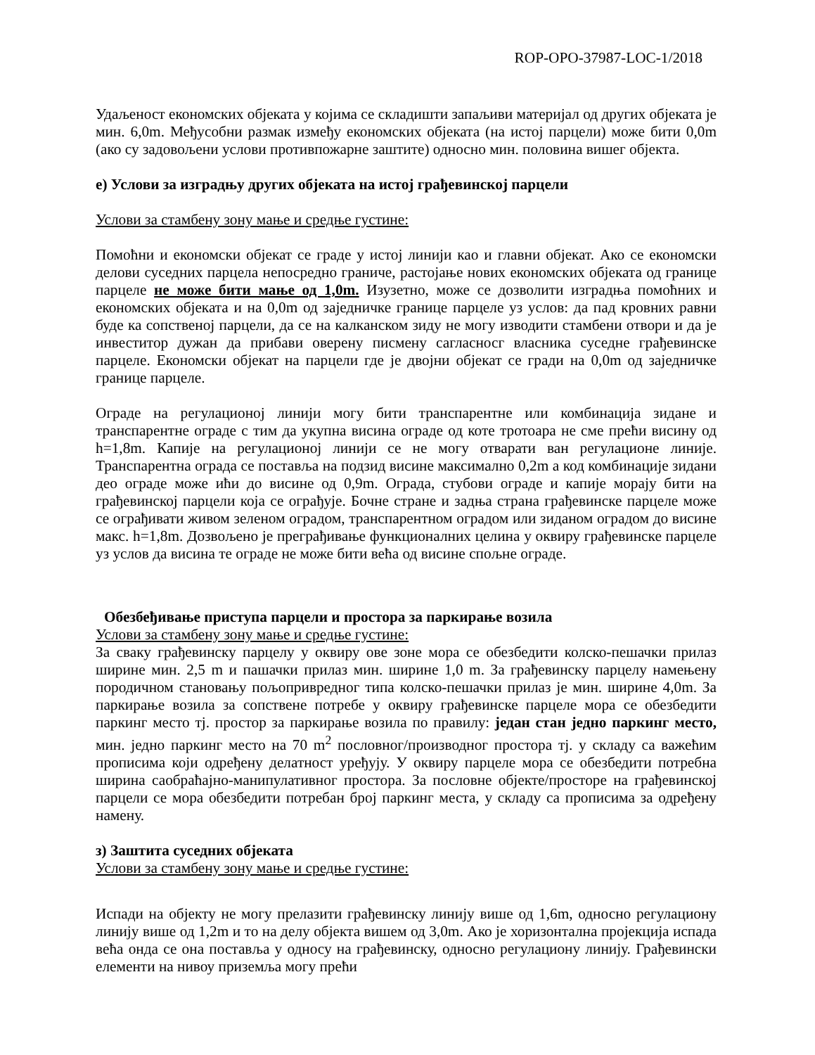ROP-OPO-37987-LOC-1/2018
Удаљеност економских објеката у којима се складишти запаљиви материјал од других објеката је мин. 6,0m. Међусобни размак између економских објеката (на истој парцели) може бити 0,0m (ако су задовољени услови противпожарне заштите) односно мин. половина вишег објекта.
е) Услови за изградњу других објеката на истој грађевинској парцели
Услови за стамбену зону мање и средње густине:
Помоћни и економски објекат се граде у истој линији као и главни објекат. Ако се економски делови суседних парцела непосредно граниче, растојање нових економских објеката од границе парцеле не може бити мање од 1,0m. Изузетно, може се дозволити изградња помоћних и економских објеката и на 0,0m од заједничке границе парцеле уз услов: да пад кровних равни буде ка сопственој парцели, да се на калканском зиду не могу изводити стамбени отвори и да је инвеститор дужан да прибави оверену писмену сагласносг власника суседне грађевинске парцеле. Економски објекат на парцели где је двојни објекат се гради на 0,0m од заједничке границе парцеле.
Ограде на регулационој линији могу бити транспарентне или комбинација зидане и транспарентне ограде с тим да укупна висина ограде од коте тротоара не сме прећи висину од h=1,8m. Капије на регулационој линији се не могу отварати ван регулационе линије. Транспарентна ограда се поставља на подзид висине максимално 0,2m а код комбинације зидани део ограде може ићи до висине од 0,9m. Ограда, стубови ограде и капије морају бити на грађевинској парцели која се ограђује. Бочне стране и задња страна грађевинске парцеле може се ограђивати живом зеленом оградом, транспарентном оградом или зиданом оградом до висине макс. h=1,8m. Дозвољено је преграђивање функционалних целина у оквиру грађевинске парцеле уз услов да висина те ограде не може бити већа од висине спољне ограде.
Обезбеђивање приступа парцели и простора за паркирање возила
Услови за стамбену зону мање и средње густине:
За сваку грађевинску парцелу у оквиру ове зоне мора се обезбедити колско-пешачки прилаз ширине мин. 2,5 m и пашачки прилаз мин. ширине 1,0 m. За грађевинску парцелу намењену породичном становању пољопривредног типа колско-пешачки прилаз је мин. ширине 4,0m. За паркирање возила за сопствене потребе у оквиру грађевинске парцеле мора се обезбедити паркинг место тј. простор за паркирање возила по правилу: један стан једно паркинг место, мин. једно паркинг место на 70 m<sup>2</sup> пословног/производног простора тј. у складу са важећим прописима који одређену делатност уређују. У оквиру парцеле мора се обезбедити потребна ширина саобраћајно-манипулативног простора. За пословне објекте/просторе на грађевинској парцели се мора обезбедити потребан број паркинг места, у складу са прописима за одређену намену.
з) Заштита суседних објеката
Услови за стамбену зону мање и средње густине:
Испади на објекту не могу прелазити грађевинску линију више од 1,6m, односно регулациону линију више од 1,2m и то на делу објекта вишем од 3,0m. Ако је хоризонтална пројекција испада већа онда се она поставља у односу на грађевинску, односно регулациону линију. Грађевински елементи на нивоу приземља могу прећи